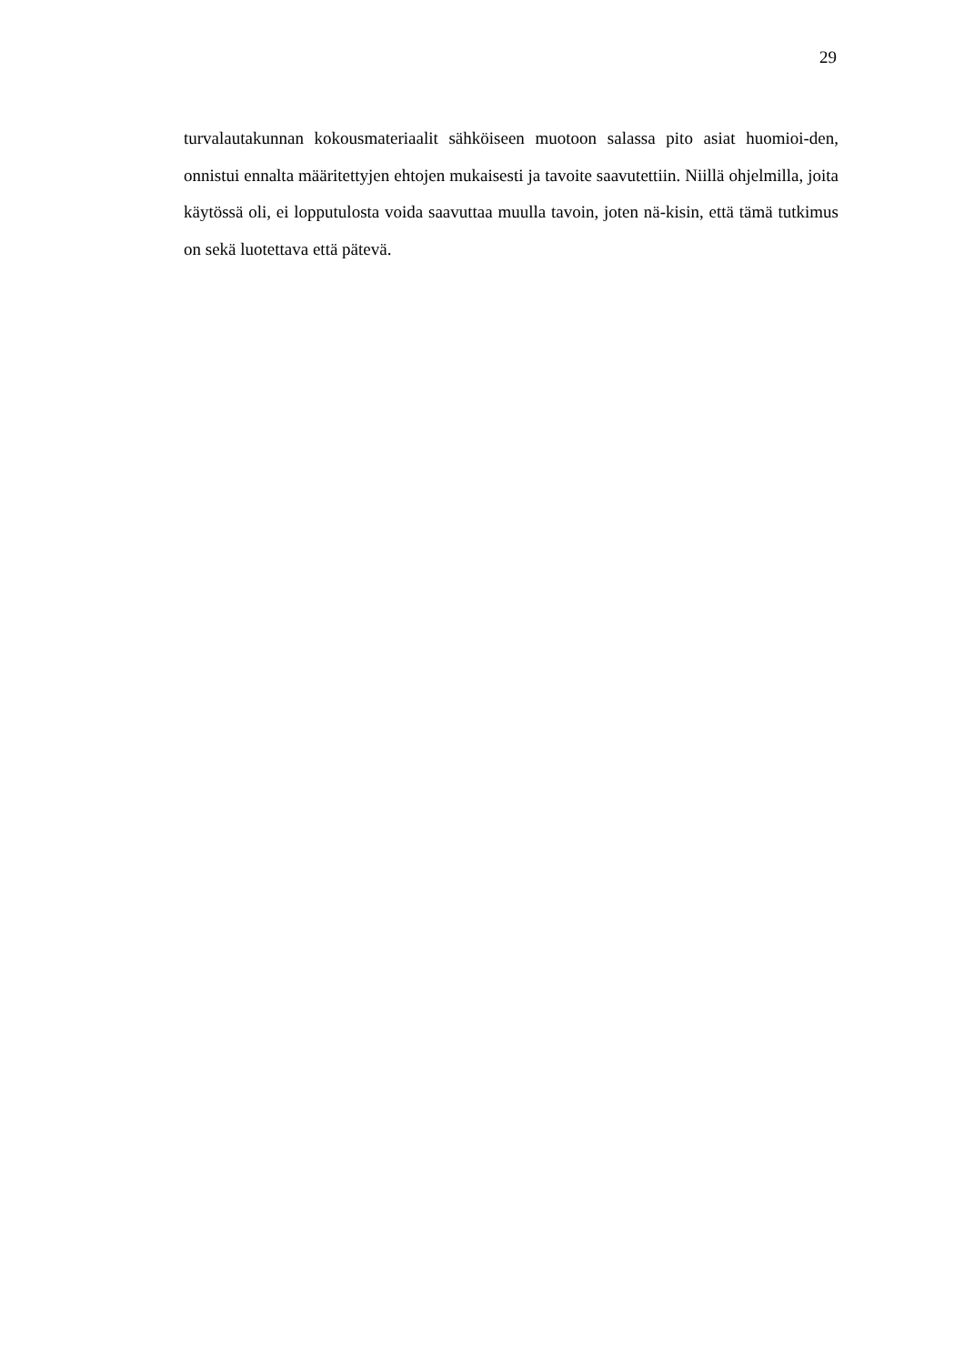29
turvalautakunnan kokousmateriaalit sähköiseen muotoon salassa pito asiat huomioi-den, onnistui ennalta määritettyjen ehtojen mukaisesti ja tavoite saavutettiin. Niillä ohjelmilla, joita käytössä oli, ei lopputulosta voida saavuttaa muulla tavoin, joten nä-kisin, että tämä tutkimus on sekä luotettava että pätevä.